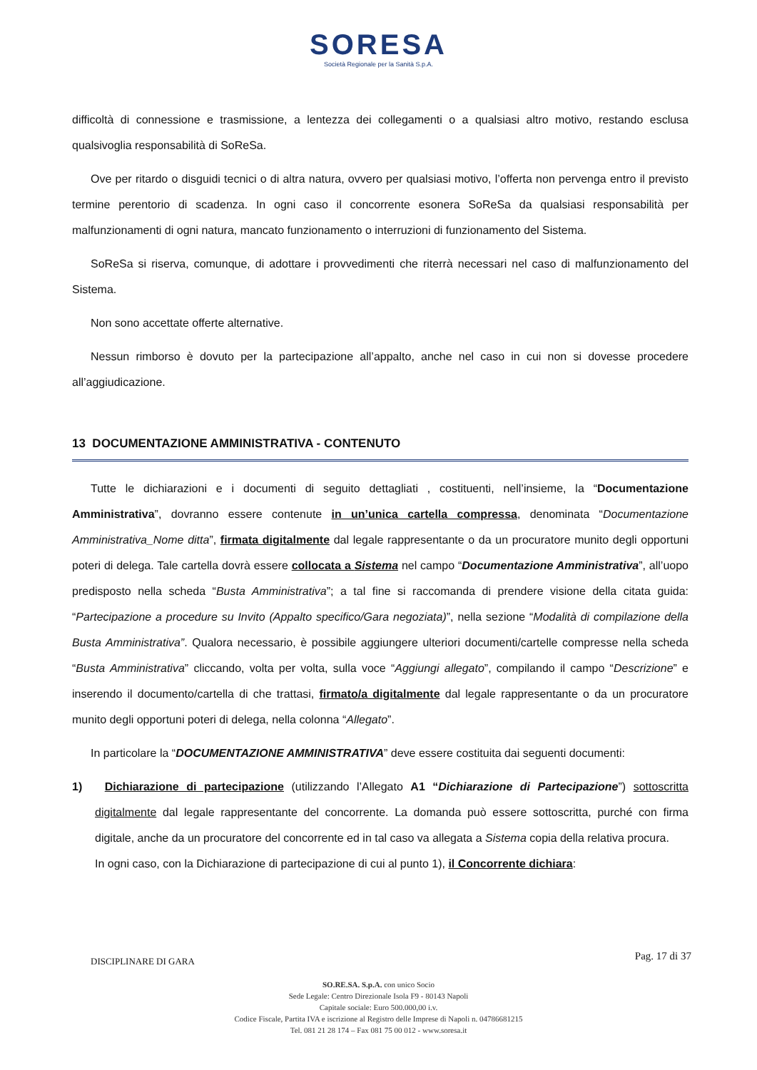SORESA
Società Regionale per la Sanità S.p.A.
difficoltà di connessione e trasmissione, a lentezza dei collegamenti o a qualsiasi altro motivo, restando esclusa qualsivoglia responsabilità di SoReSa.
Ove per ritardo o disguidi tecnici o di altra natura, ovvero per qualsiasi motivo, l’offerta non pervenga entro il previsto termine perentorio di scadenza. In ogni caso il concorrente esonera SoReSa da qualsiasi responsabilità per malfunzionamenti di ogni natura, mancato funzionamento o interruzioni di funzionamento del Sistema.
SoReSa si riserva, comunque, di adottare i provvedimenti che riterrà necessari nel caso di malfunzionamento del Sistema.
Non sono accettate offerte alternative.
Nessun rimborso è dovuto per la partecipazione all’appalto, anche nel caso in cui non si dovesse procedere all’aggiudicazione.
13 DOCUMENTAZIONE AMMINISTRATIVA - CONTENUTO
Tutte le dichiarazioni e i documenti di seguito dettagliati , costituenti, nell’insieme, la “Documentazione Amministrativa”, dovranno essere contenute in un’unica cartella compressa, denominata “Documentazione Amministrativa_Nome ditta”, firmata digitalmente dal legale rappresentante o da un procuratore munito degli opportuni poteri di delega. Tale cartella dovrà essere collocata a Sistema nel campo “Documentazione Amministrativa”, all’uopo predisposto nella scheda “Busta Amministrativa”; a tal fine si raccomanda di prendere visione della citata guida: “Partecipazione a procedure su Invito (Appalto specifico/Gara negoziata)”, nella sezione “Modalità di compilazione della Busta Amministrativa”. Qualora necessario, è possibile aggiungere ulteriori documenti/cartelle compresse nella scheda “Busta Amministrativa” cliccando, volta per volta, sulla voce “Aggiungi allegato”, compilando il campo “Descrizione” e inserendo il documento/cartella di che trattasi, firmato/a digitalmente dal legale rappresentante o da un procuratore munito degli opportuni poteri di delega, nella colonna “Allegato”.
In particolare la “DOCUMENTAZIONE AMMINISTRATIVA” deve essere costituita dai seguenti documenti:
1) Dichiarazione di partecipazione (utilizzando l’Allegato A1 “Dichiarazione di Partecipazione”) sottoscritta digitalmente dal legale rappresentante del concorrente. La domanda può essere sottoscritta, purché con firma digitale, anche da un procuratore del concorrente ed in tal caso va allegata a Sistema copia della relativa procura.
In ogni caso, con la Dichiarazione di partecipazione di cui al punto 1), il Concorrente dichiara:
DISCIPLINARE DI GARA Pag. 17 di 37
SO.RE.SA. S.p.A. con unico Socio
Sede Legale: Centro Direzionale Isola F9 - 80143 Napoli
Capitale sociale: Euro 500.000,00 i.v.
Codice Fiscale, Partita IVA e iscrizione al Registro delle Imprese di Napoli n. 04786681215
Tel. 081 21 28 174 – Fax 081 75 00 012 - www.soresa.it